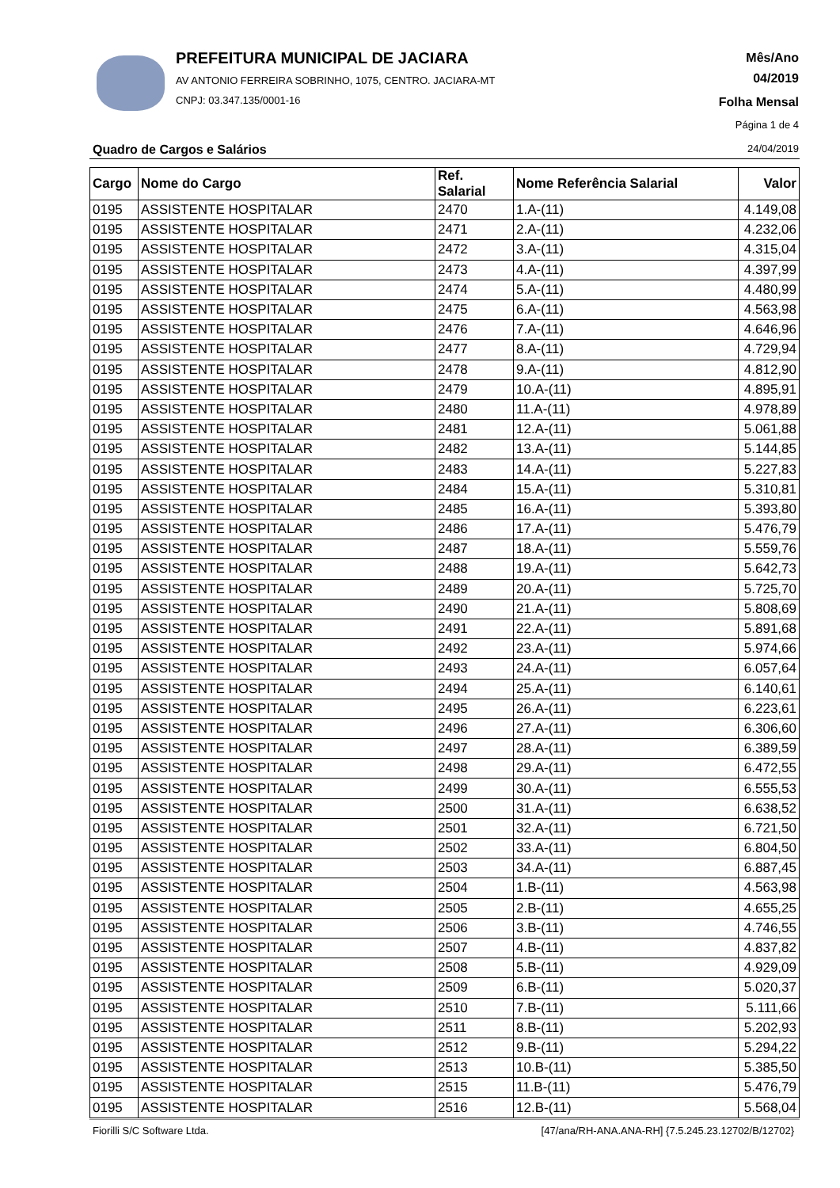PREFEITURA MUNICIPAL DE JACIARA
AV ANTONIO FERREIRA SOBRINHO, 1075, CENTRO. JACIARA-MT
CNPJ: 03.347.135/0001-16
Mês/Ano
04/2019
Folha Mensal
Página 1 de 4
24/04/2019 Quadro de Cargos e Salários
| Cargo | Nome do Cargo | Ref. Salarial | Nome Referência Salarial | Valor |
| --- | --- | --- | --- | --- |
| 0195 | ASSISTENTE HOSPITALAR | 2470 | 1.A-(11) | 4.149,08 |
| 0195 | ASSISTENTE HOSPITALAR | 2471 | 2.A-(11) | 4.232,06 |
| 0195 | ASSISTENTE HOSPITALAR | 2472 | 3.A-(11) | 4.315,04 |
| 0195 | ASSISTENTE HOSPITALAR | 2473 | 4.A-(11) | 4.397,99 |
| 0195 | ASSISTENTE HOSPITALAR | 2474 | 5.A-(11) | 4.480,99 |
| 0195 | ASSISTENTE HOSPITALAR | 2475 | 6.A-(11) | 4.563,98 |
| 0195 | ASSISTENTE HOSPITALAR | 2476 | 7.A-(11) | 4.646,96 |
| 0195 | ASSISTENTE HOSPITALAR | 2477 | 8.A-(11) | 4.729,94 |
| 0195 | ASSISTENTE HOSPITALAR | 2478 | 9.A-(11) | 4.812,90 |
| 0195 | ASSISTENTE HOSPITALAR | 2479 | 10.A-(11) | 4.895,91 |
| 0195 | ASSISTENTE HOSPITALAR | 2480 | 11.A-(11) | 4.978,89 |
| 0195 | ASSISTENTE HOSPITALAR | 2481 | 12.A-(11) | 5.061,88 |
| 0195 | ASSISTENTE HOSPITALAR | 2482 | 13.A-(11) | 5.144,85 |
| 0195 | ASSISTENTE HOSPITALAR | 2483 | 14.A-(11) | 5.227,83 |
| 0195 | ASSISTENTE HOSPITALAR | 2484 | 15.A-(11) | 5.310,81 |
| 0195 | ASSISTENTE HOSPITALAR | 2485 | 16.A-(11) | 5.393,80 |
| 0195 | ASSISTENTE HOSPITALAR | 2486 | 17.A-(11) | 5.476,79 |
| 0195 | ASSISTENTE HOSPITALAR | 2487 | 18.A-(11) | 5.559,76 |
| 0195 | ASSISTENTE HOSPITALAR | 2488 | 19.A-(11) | 5.642,73 |
| 0195 | ASSISTENTE HOSPITALAR | 2489 | 20.A-(11) | 5.725,70 |
| 0195 | ASSISTENTE HOSPITALAR | 2490 | 21.A-(11) | 5.808,69 |
| 0195 | ASSISTENTE HOSPITALAR | 2491 | 22.A-(11) | 5.891,68 |
| 0195 | ASSISTENTE HOSPITALAR | 2492 | 23.A-(11) | 5.974,66 |
| 0195 | ASSISTENTE HOSPITALAR | 2493 | 24.A-(11) | 6.057,64 |
| 0195 | ASSISTENTE HOSPITALAR | 2494 | 25.A-(11) | 6.140,61 |
| 0195 | ASSISTENTE HOSPITALAR | 2495 | 26.A-(11) | 6.223,61 |
| 0195 | ASSISTENTE HOSPITALAR | 2496 | 27.A-(11) | 6.306,60 |
| 0195 | ASSISTENTE HOSPITALAR | 2497 | 28.A-(11) | 6.389,59 |
| 0195 | ASSISTENTE HOSPITALAR | 2498 | 29.A-(11) | 6.472,55 |
| 0195 | ASSISTENTE HOSPITALAR | 2499 | 30.A-(11) | 6.555,53 |
| 0195 | ASSISTENTE HOSPITALAR | 2500 | 31.A-(11) | 6.638,52 |
| 0195 | ASSISTENTE HOSPITALAR | 2501 | 32.A-(11) | 6.721,50 |
| 0195 | ASSISTENTE HOSPITALAR | 2502 | 33.A-(11) | 6.804,50 |
| 0195 | ASSISTENTE HOSPITALAR | 2503 | 34.A-(11) | 6.887,45 |
| 0195 | ASSISTENTE HOSPITALAR | 2504 | 1.B-(11) | 4.563,98 |
| 0195 | ASSISTENTE HOSPITALAR | 2505 | 2.B-(11) | 4.655,25 |
| 0195 | ASSISTENTE HOSPITALAR | 2506 | 3.B-(11) | 4.746,55 |
| 0195 | ASSISTENTE HOSPITALAR | 2507 | 4.B-(11) | 4.837,82 |
| 0195 | ASSISTENTE HOSPITALAR | 2508 | 5.B-(11) | 4.929,09 |
| 0195 | ASSISTENTE HOSPITALAR | 2509 | 6.B-(11) | 5.020,37 |
| 0195 | ASSISTENTE HOSPITALAR | 2510 | 7.B-(11) | 5.111,66 |
| 0195 | ASSISTENTE HOSPITALAR | 2511 | 8.B-(11) | 5.202,93 |
| 0195 | ASSISTENTE HOSPITALAR | 2512 | 9.B-(11) | 5.294,22 |
| 0195 | ASSISTENTE HOSPITALAR | 2513 | 10.B-(11) | 5.385,50 |
| 0195 | ASSISTENTE HOSPITALAR | 2515 | 11.B-(11) | 5.476,79 |
| 0195 | ASSISTENTE HOSPITALAR | 2516 | 12.B-(11) | 5.568,04 |
Fiorilli S/C Software Ltda.
[47/ana/RH-ANA.ANA-RH] {7.5.245.23.12702/B/12702}